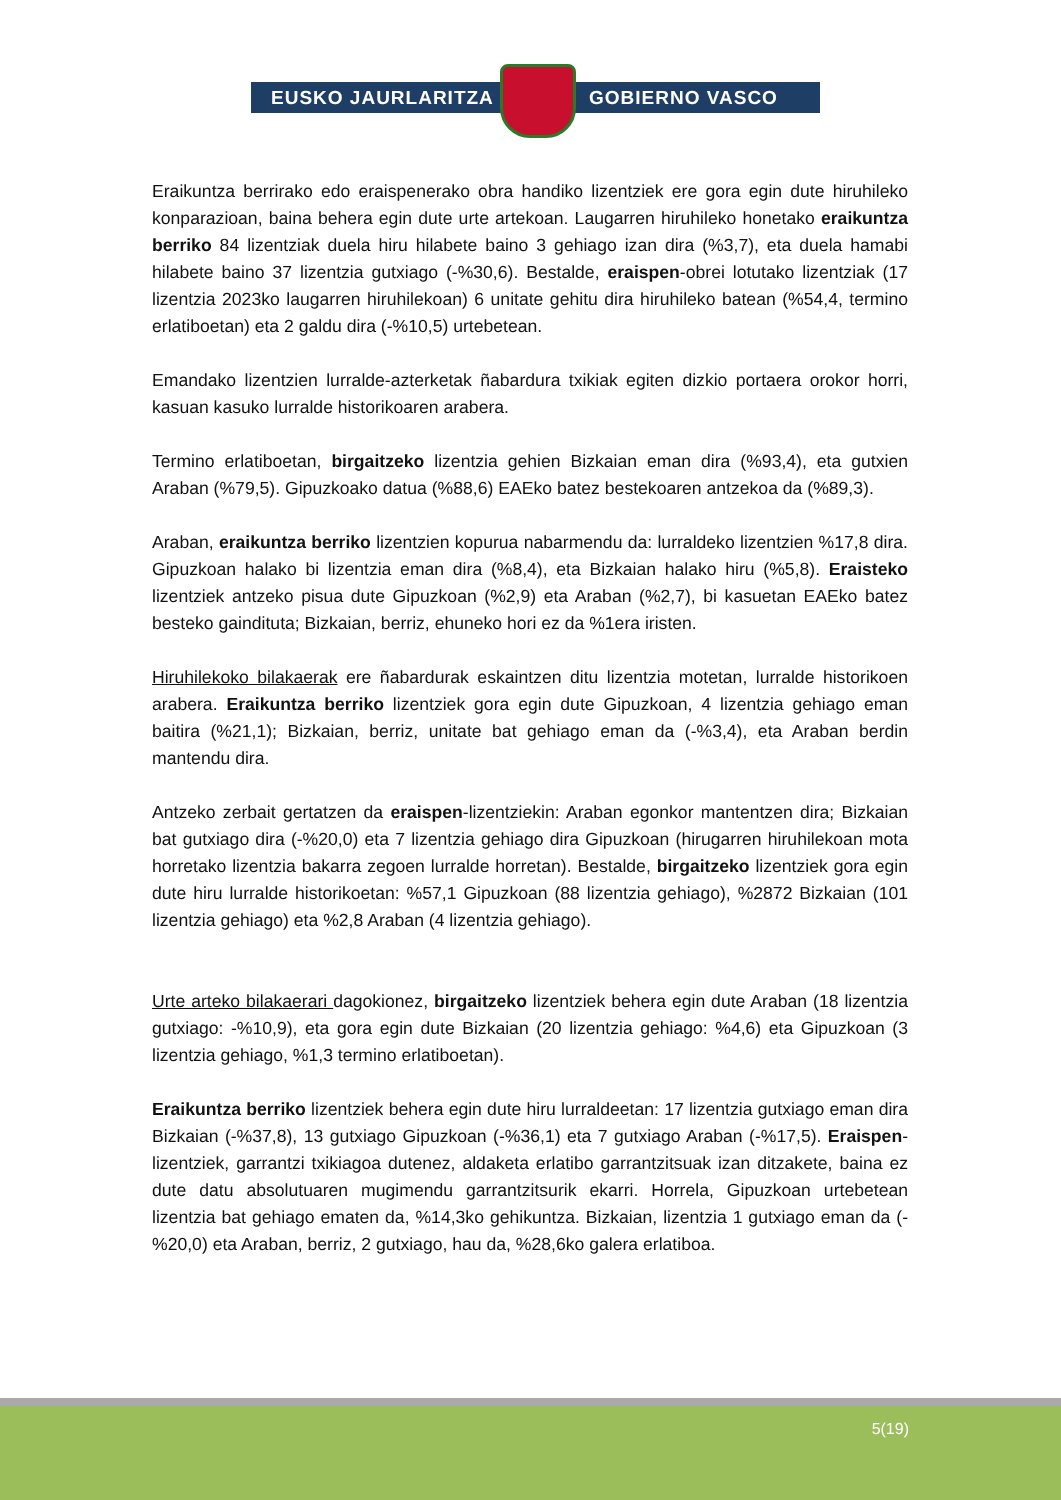EUSKO JAURLARITZA GOBIERNO VASCO
Eraikuntza berrirako edo eraispenerako obra handiko lizentziek ere gora egin dute hiruhileko konparazioan, baina behera egin dute urte artekoan. Laugarren hiruhileko honetako eraikuntza berriko 84 lizentziak duela hiru hilabete baino 3 gehiago izan dira (%3,7), eta duela hamabi hilabete baino 37 lizentzia gutxiago (-%30,6). Bestalde, eraispen-obrei lotutako lizentziak (17 lizentzia 2023ko laugarren hiruhilekoan) 6 unitate gehitu dira hiruhileko batean (%54,4, termino erlatiboetan) eta 2 galdu dira (-%10,5) urtebetean.
Emandako lizentzien lurralde-azterketak ñabardura txikiak egiten dizkio portaera orokor horri, kasuan kasuko lurralde historikoaren arabera.
Termino erlatiboetan, birgaitzeko lizentzia gehien Bizkaian eman dira (%93,4), eta gutxien Araban (%79,5). Gipuzkoako datua (%88,6) EAEko batez bestekoaren antzekoa da (%89,3).
Araban, eraikuntza berriko lizentzien kopurua nabarmendu da: lurraldeko lizentzien %17,8 dira. Gipuzkoan halako bi lizentzia eman dira (%8,4), eta Bizkaian halako hiru (%5,8). Eraisteko lizentziek antzeko pisua dute Gipuzkoan (%2,9) eta Araban (%2,7), bi kasuetan EAEko batez besteko gaindituta; Bizkaian, berriz, ehuneko hori ez da %1era iristen.
Hiruhilekoko bilakaerak ere ñabardurak eskaintzen ditu lizentzia motetan, lurralde historikoen arabera. Eraikuntza berriko lizentziek gora egin dute Gipuzkoan, 4 lizentzia gehiago eman baitira (%21,1); Bizkaian, berriz, unitate bat gehiago eman da (-%3,4), eta Araban berdin mantendu dira.
Antzeko zerbait gertatzen da eraispen-lizentziekin: Araban egonkor mantentzen dira; Bizkaian bat gutxiago dira (-%20,0) eta 7 lizentzia gehiago dira Gipuzkoan (hirugarren hiruhilekoan mota horretako lizentzia bakarra zegoen lurralde horretan). Bestalde, birgaitzeko lizentziek gora egin dute hiru lurralde historikoetan: %57,1 Gipuzkoan (88 lizentzia gehiago), %2872 Bizkaian (101 lizentzia gehiago) eta %2,8 Araban (4 lizentzia gehiago).
Urte arteko bilakaerari dagokionez, birgaitzeko lizentziek behera egin dute Araban (18 lizentzia gutxiago: -%10,9), eta gora egin dute Bizkaian (20 lizentzia gehiago: %4,6) eta Gipuzkoan (3 lizentzia gehiago, %1,3 termino erlatiboetan).
Eraikuntza berriko lizentziek behera egin dute hiru lurraldeetan: 17 lizentzia gutxiago eman dira Bizkaian (-%37,8), 13 gutxiago Gipuzkoan (-%36,1) eta 7 gutxiago Araban (-%17,5). Eraispen-lizentziek, garrantzi txikiagoa dutenez, aldaketa erlatibo garrantzitsuak izan ditzakete, baina ez dute datu absolutuaren mugimendu garrantzitsurik ekarri. Horrela, Gipuzkoan urtebetean lizentzia bat gehiago ematen da, %14,3ko gehikuntza. Bizkaian, lizentzia 1 gutxiago eman da (-%20,0) eta Araban, berriz, 2 gutxiago, hau da, %28,6ko galera erlatiboa.
5(19)